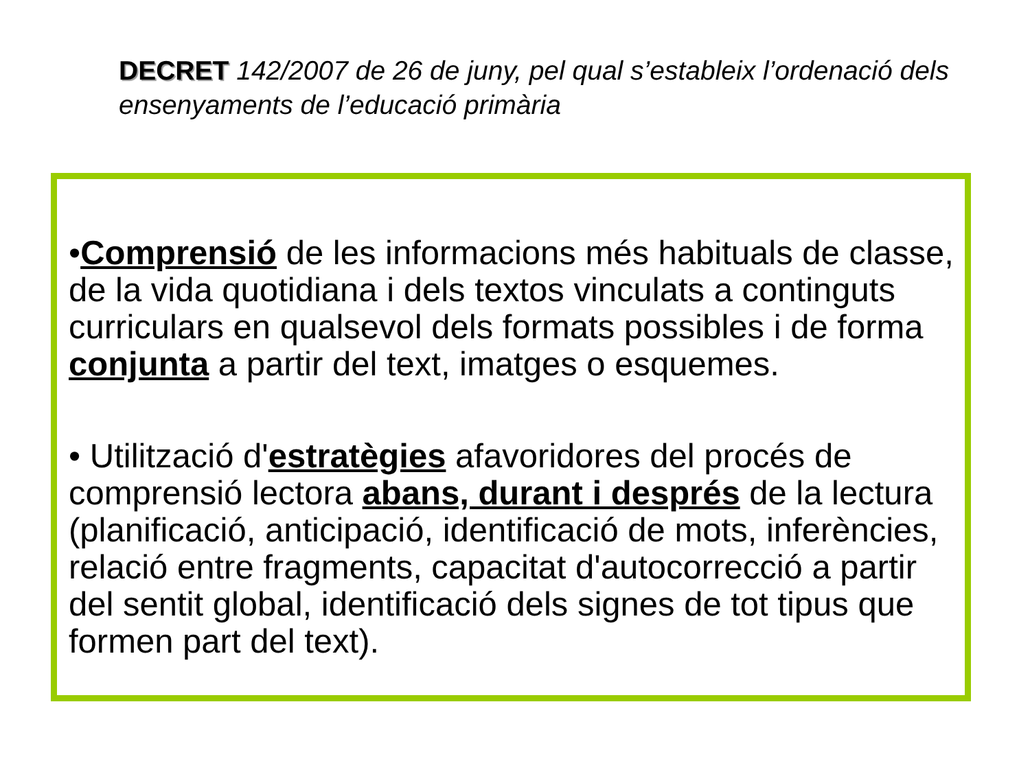DECRET 142/2007 de 26 de juny, pel qual s’estableix l’ordenació dels ensenyaments de l’educació primària
•Comprensió de les informacions més habituals de classe, de la vida quotidiana i dels textos vinculats a continguts curriculars en qualsevol dels formats possibles i de forma conjunta a partir del text, imatges o esquemes.
• Utilització d'estratègies afavoridores del procés de comprensió lectora abans, durant i després de la lectura (planificació, anticipació, identificació de mots, inferències, relació entre fragments, capacitat d'autocorrecció a partir del sentit global, identificació dels signes de tot tipus que formen part del text).